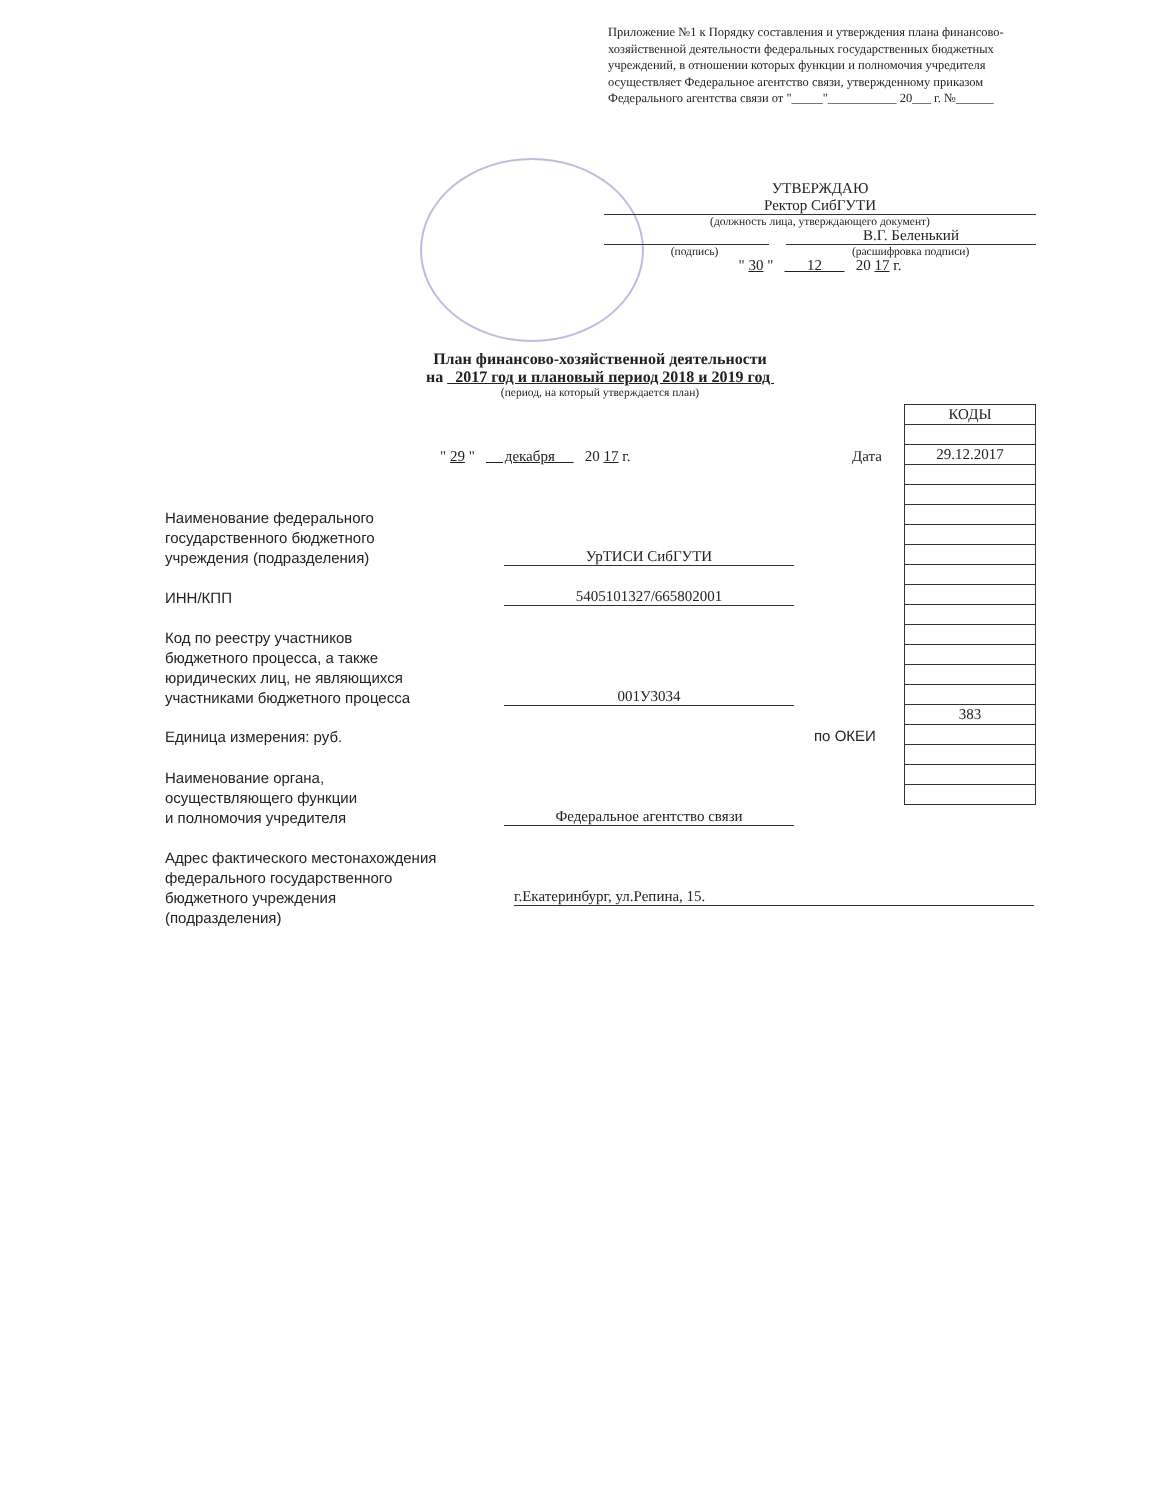Приложение №1 к Порядку составления и утверждения плана финансово-хозяйственной деятельности федеральных государственных бюджетных учреждений, в отношении которых функции и полномочия учредителя осуществляет Федеральное агентство связи, утвержденному приказом Федерального агентства связи от "_____"___________ 20___ г. №______
УТВЕРЖДАЮ
Ректор СибГУТИ
(должность лица, утверждающего документ)
В.Г. Беленький
(подпись) (расшифровка подписи)
" 30 " 12 20 17 г.
План финансово-хозяйственной деятельности
на 2017 год и плановый период 2018 и 2019 год
(период, на который утверждается план)
| КОДЫ |
| 29.12.2017 |
| 383 |
" 29 " декабря 20 17 г.
Дата
Наименование федерального
государственного бюджетного
учреждения (подразделения)
УрТИСИ СибГУТИ
ИНН/КПП 5405101327/665802001
Код по реестру участников
бюджетного процесса, а также
юридических лиц, не являющихся
участниками бюджетного процесса
001У3034
Единица измерения: руб. по ОКЕИ
Наименование органа,
осуществляющего функции
и полномочия учредителя
Федеральное агентство связи
Адрес фактического местонахождения
федерального государственного
бюджетного учреждения
(подразделения)
г.Екатеринбург, ул.Репина, 15.